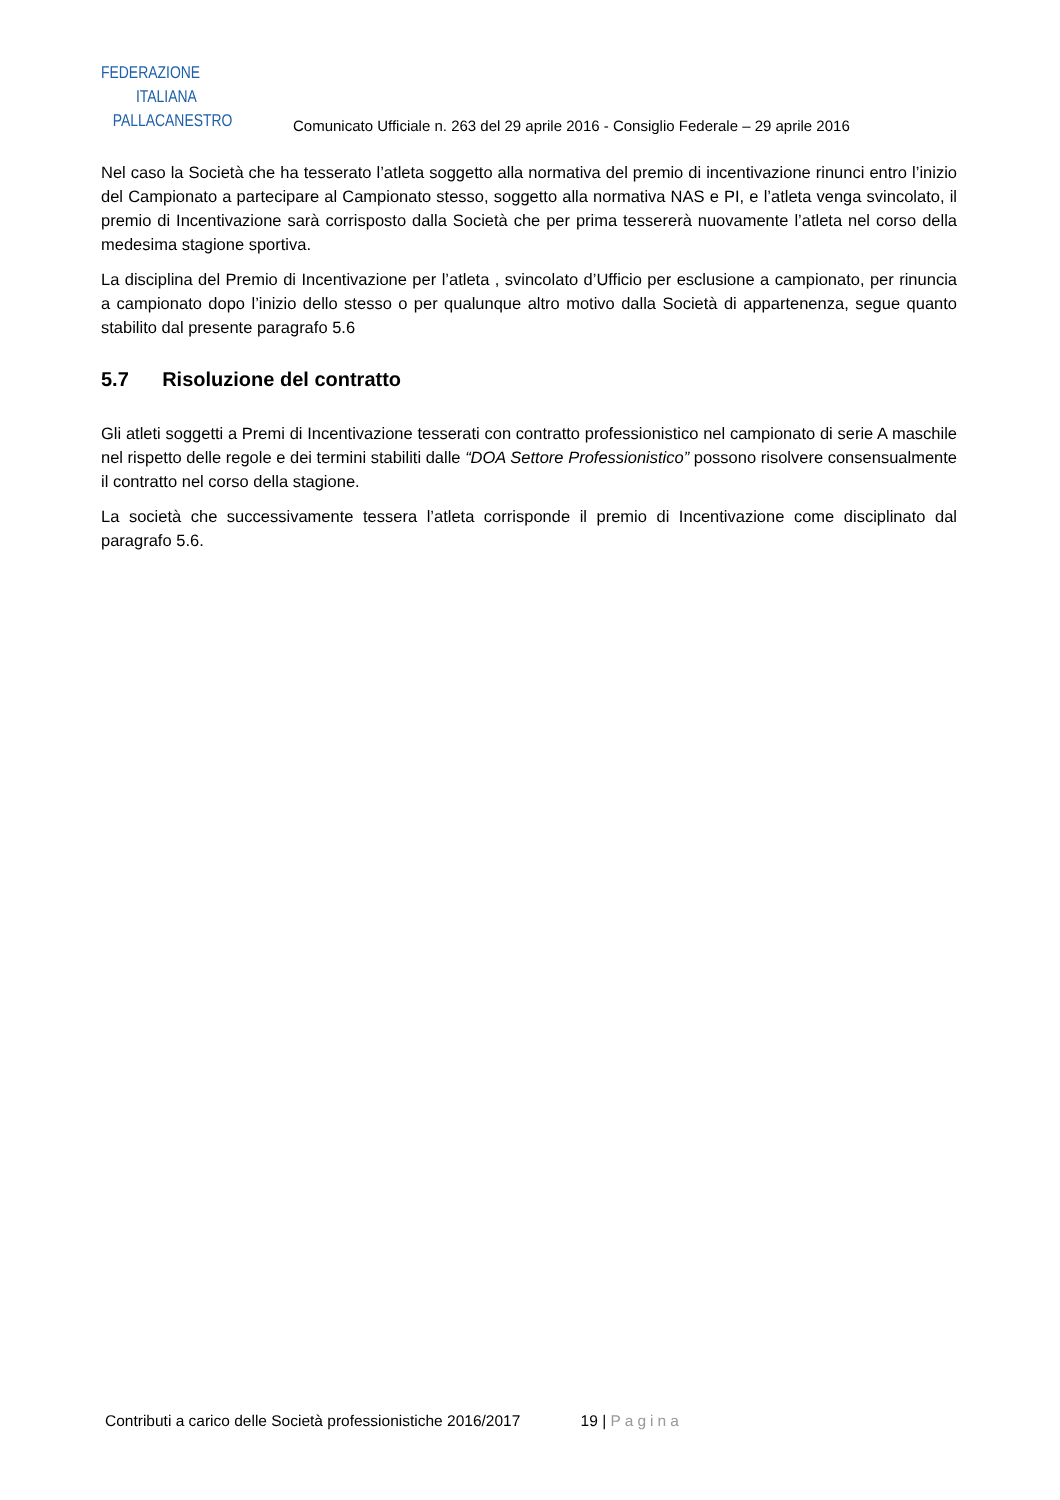FEDERAZIONE
ITALIANA
PALLACANESTRO
Comunicato Ufficiale n. 263 del 29 aprile 2016 - Consiglio Federale – 29 aprile 2016
Nel caso la Società che ha tesserato l’atleta soggetto alla normativa del premio di incentivazione rinunci entro l’inizio del Campionato a partecipare al Campionato stesso, soggetto alla normativa NAS e PI, e l’atleta venga svincolato, il premio di Incentivazione sarà corrisposto dalla Società che per prima tessererà nuovamente l’atleta nel corso della medesima stagione sportiva.
La disciplina del Premio di Incentivazione per l’atleta , svincolato d’Ufficio per esclusione a campionato, per rinuncia a campionato dopo l’inizio dello stesso o per qualunque altro motivo dalla Società di appartenenza, segue quanto stabilito dal presente paragrafo 5.6
5.7 Risoluzione del contratto
Gli atleti soggetti a Premi di Incentivazione tesserati con contratto professionistico nel campionato di serie A maschile nel rispetto delle regole e dei termini stabiliti dalle “DOA Settore Professionistico” possono risolvere consensualmente il contratto nel corso della stagione.
La società che successivamente tessera l’atleta corrisponde il premio di Incentivazione come disciplinato dal paragrafo 5.6.
Contributi a carico delle Società professionistiche 2016/2017 19 | Pagina